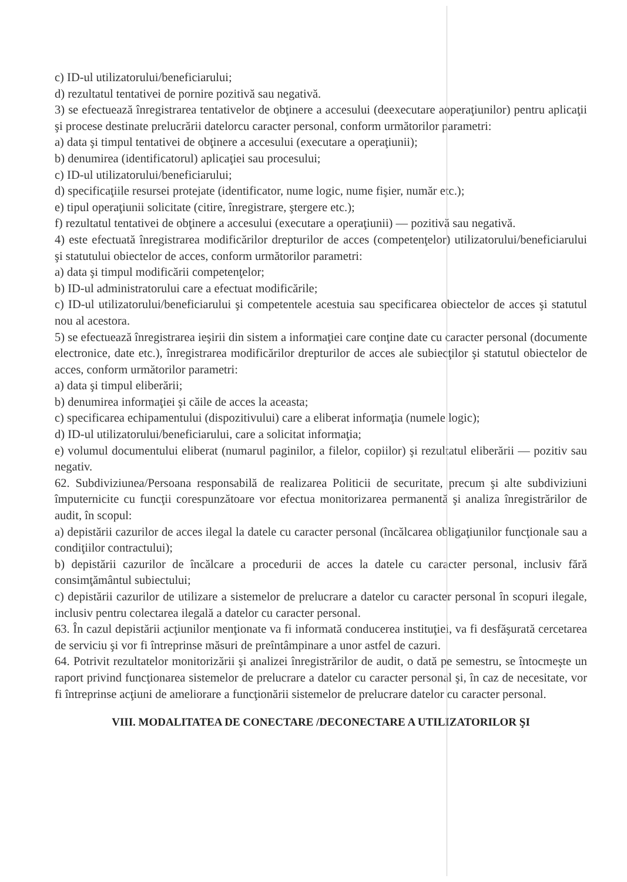c) ID-ul utilizatorului/beneficiarului;
d) rezultatul tentativei de pornire pozitivă sau negativă.
3) se efectuează înregistrarea tentativelor de obţinere a accesului (deexecutare aoperaţiunilor) pentru aplicaţii şi procese destinate prelucrării datelorcu caracter personal, conform următorilor parametri:
a) data şi timpul tentativei de obţinere a accesului (executare a operaţiunii);
b) denumirea (identificatorul) aplicaţiei sau procesului;
c) ID-ul utilizatorului/beneficiarului;
d) specificaţiile resursei protejate (identificator, nume logic, nume fişier, număr etc.);
e) tipul operaţiunii solicitate (citire, înregistrare, ştergere etc.);
f) rezultatul tentativei de obţinere a accesului (executare a operaţiunii) — pozitivă sau negativă.
4) este efectuată înregistrarea modificărilor drepturilor de acces (competenţelor) utilizatorului/beneficiarului şi statutului obiectelor de acces, conform următorilor parametri:
a) data şi timpul modificării competenţelor;
b) ID-ul administratorului care a efectuat modificările;
c) ID-ul utilizatorului/beneficiarului şi competentele acestuia sau specificarea obiectelor de acces şi statutul nou al acestora.
5) se efectuează înregistrarea ieşirii din sistem a informaţiei care conţine date cu caracter personal (documente electronice, date etc.), înregistrarea modificărilor drepturilor de acces ale subiecţilor şi statutul obiectelor de acces, conform următorilor parametri:
a) data şi timpul eliberării;
b) denumirea informaţiei şi căile de acces la aceasta;
c) specificarea echipamentului (dispozitivului) care a eliberat informaţia (numele logic);
d) ID-ul utilizatorului/beneficiarului, care a solicitat informaţia;
e) volumul documentului eliberat (numarul paginilor, a filelor, copiilor) şi rezultatul eliberării — pozitiv sau negativ.
62. Subdiviziunea/Persoana responsabilă de realizarea Politicii de securitate, precum şi alte subdiviziuni împuternicite cu funcţii corespunzătoare vor efectua monitorizarea permanentă şi analiza înregistrărilor de audit, în scopul:
a) depistării cazurilor de acces ilegal la datele cu caracter personal (încălcarea obligaţiunilor funcţionale sau a condiţiilor contractului);
b) depistării cazurilor de încălcare a procedurii de acces la datele cu caracter personal, inclusiv fără consimţământul subiectului;
c) depistării cazurilor de utilizare a sistemelor de prelucrare a datelor cu caracter personal în scopuri ilegale, inclusiv pentru colectarea ilegală a datelor cu caracter personal.
63. În cazul depistării acţiunilor menţionate va fi informată conducerea instituţiei, va fi desfăşurată cercetarea de serviciu şi vor fi întreprinse măsuri de preîntâmpinare a unor astfel de cazuri.
64. Potrivit rezultatelor monitorizării şi analizei înregistrărilor de audit, o dată pe semestru, se întocmeşte un raport privind funcţionarea sistemelor de prelucrare a datelor cu caracter personal şi, în caz de necesitate, vor fi întreprinse acţiuni de ameliorare a funcţionării sistemelor de prelucrare datelor cu caracter personal.
VIII. MODALITATEA DE CONECTARE /DECONECTARE A UTILIZATORILOR ŞI